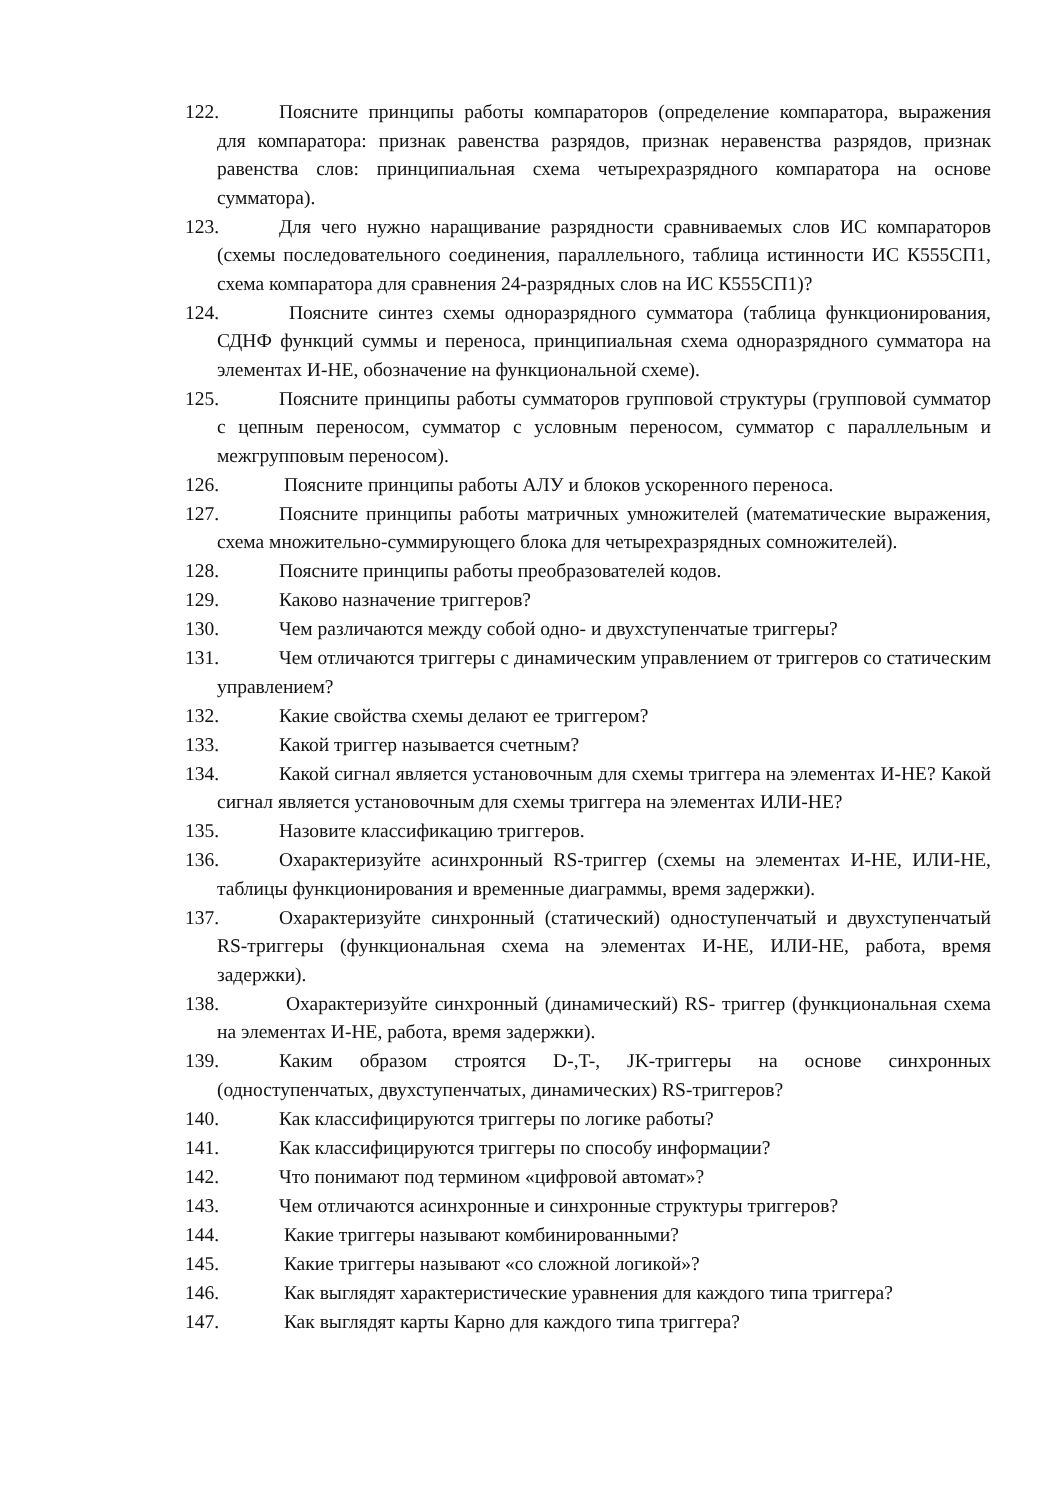122. Поясните принципы работы компараторов (определение компаратора, выражения для компаратора: признак равенства разрядов, признак неравенства разрядов, признак равенства слов: принципиальная схема четырехразрядного компаратора на основе сумматора).
123. Для чего нужно наращивание разрядности сравниваемых слов ИС компараторов (схемы последовательного соединения, параллельного, таблица истинности ИС К555СП1, схема компаратора для сравнения 24-разрядных слов на ИС К555СП1)?
124. Поясните синтез схемы одноразрядного сумматора (таблица функционирования, СДНФ функций суммы и переноса, принципиальная схема одноразрядного сумматора на элементах И-НЕ, обозначение на функциональной схеме).
125. Поясните принципы работы сумматоров групповой структуры (групповой сумматор с цепным переносом, сумматор с условным переносом, сумматор с параллельным и межгрупповым переносом).
126. Поясните принципы работы АЛУ и блоков ускоренного переноса.
127. Поясните принципы работы матричных умножителей (математические выражения, схема множительно-суммирующего блока для четырехразрядных сомножителей).
128. Поясните принципы работы преобразователей кодов.
129. Каково назначение триггеров?
130. Чем различаются между собой одно- и двухступенчатые триггеры?
131. Чем отличаются триггеры с динамическим управлением от триггеров со статическим управлением?
132. Какие свойства схемы делают ее триггером?
133. Какой триггер называется счетным?
134. Какой сигнал является установочным для схемы триггера на элементах И-НЕ? Какой сигнал является установочным для схемы триггера на элементах ИЛИ-НЕ?
135. Назовите классификацию триггеров.
136. Охарактеризуйте асинхронный RS-триггер (схемы на элементах И-НЕ, ИЛИ-НЕ, таблицы функционирования и временные диаграммы, время задержки).
137. Охарактеризуйте синхронный (статический) одноступенчатый и двухступенчатый RS-триггеры (функциональная схема на элементах И-НЕ, ИЛИ-НЕ, работа, время задержки).
138. Охарактеризуйте синхронный (динамический) RS- триггер (функциональная схема на элементах И-НЕ, работа, время задержки).
139. Каким образом строятся D-,T-, JK-триггеры на основе синхронных (одноступенчатых, двухступенчатых, динамических) RS-триггеров?
140. Как классифицируются триггеры по логике работы?
141. Как классифицируются триггеры по способу информации?
142. Что понимают под термином «цифровой автомат»?
143. Чем отличаются асинхронные и синхронные структуры триггеров?
144. Какие триггеры называют комбинированными?
145. Какие триггеры называют «со сложной логикой»?
146. Как выглядят характеристические уравнения для каждого типа триггера?
147. Как выглядят карты Карно для каждого типа триггера?